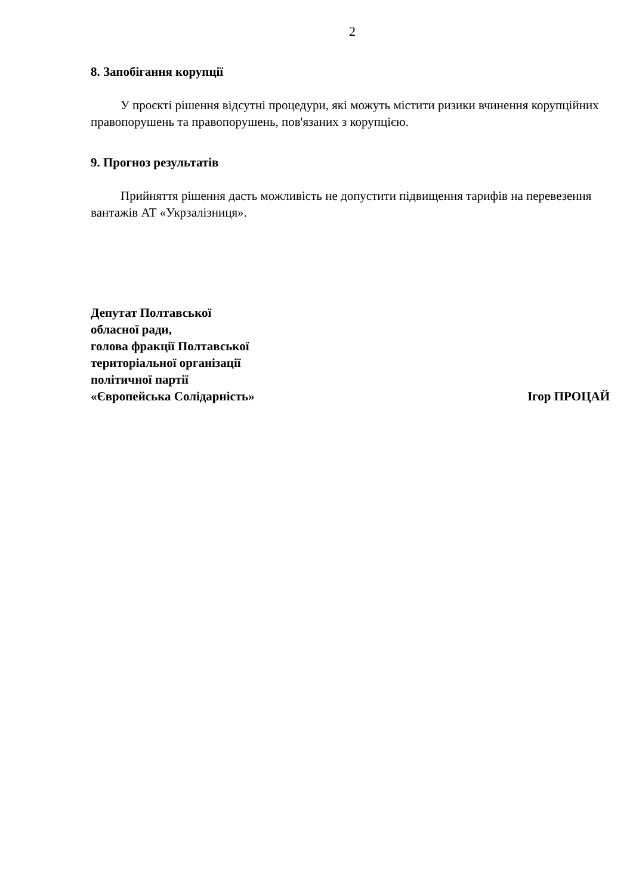2
8. Запобігання корупції
У проєкті рішення відсутні процедури, які можуть містити ризики вчинення корупційних правопорушень та правопорушень, пов'язаних з корупцією.
9. Прогноз результатів
Прийняття рішення дасть можливість не допустити підвищення тарифів на перевезення вантажів АТ «Укрзалізниця».
Депутат Полтавської
обласної ради,
голова фракції Полтавської
територіальної організації
політичної партії
«Європейська Солідарність»
Ігор ПРОЦАЙ